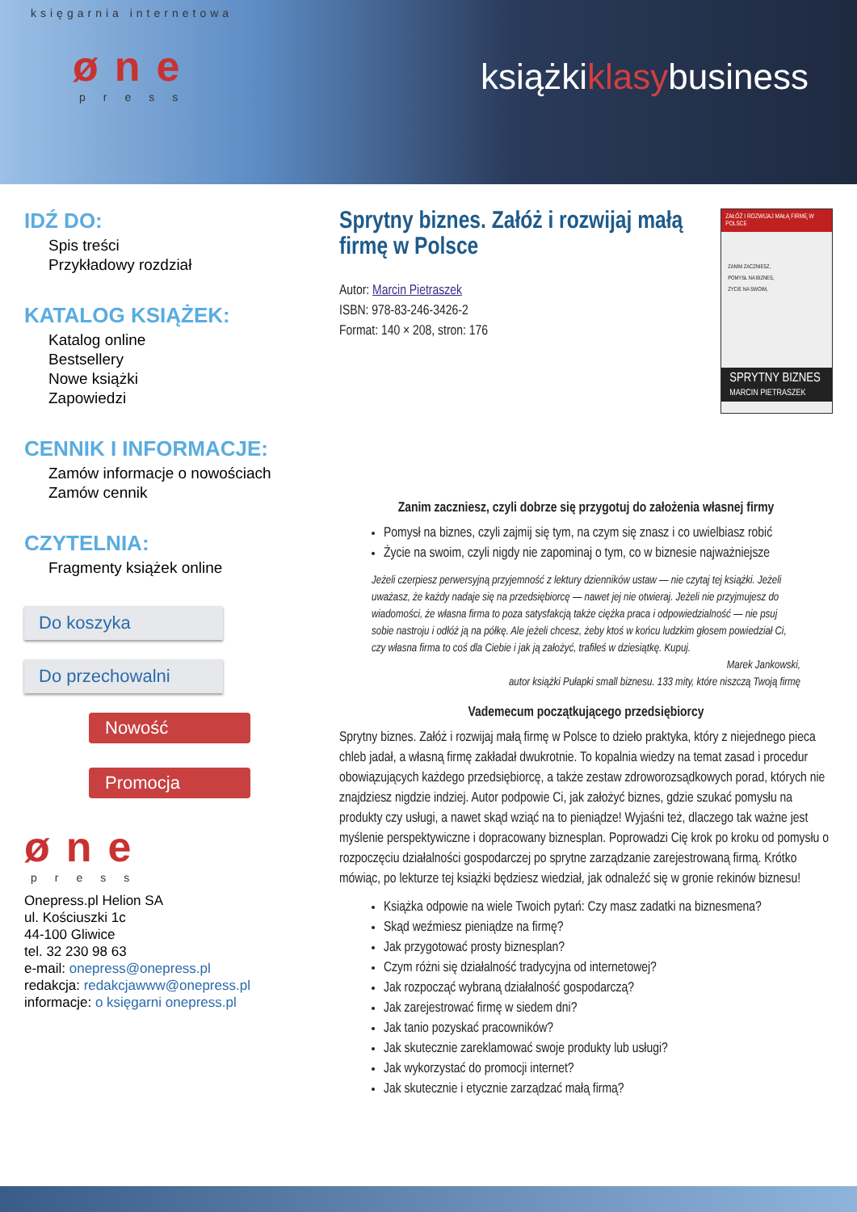księgarnia internetowa
øne
press
książkiklasybusiness
IDŹ DO:
Spis treści
Przykładowy rozdział
KATALOG KSIĄŻEK:
Katalog online
Bestsellery
Nowe książki
Zapowiedzi
CENNIK I INFORMACJE:
Zamów informacje o nowościach
Zamów cennik
CZYTELNIA:
Fragmenty książek online
Do koszyka
Do przechowalni
Nowość
Promocja
øne
press
Onepress.pl Helion SA
ul. Kościuszki 1c
44-100 Gliwice
tel. 32 230 98 63
e-mail: onepress@onepress.pl
redakcja: redakcjawww@onepress.pl
informacje: o księgarni onepress.pl
Sprytny biznes. Załóż i rozwijaj małą firmę w Polsce
Autor: Marcin Pietraszek
ISBN: 978-83-246-3426-2
Format: 140 × 208, stron: 176
ZAŁÓŻ I ROZWIJAJ MAŁĄ FIRMĘ W POLSCE
ZANIM ZACZNIESZ,
POMYSŁ NA BIZNES,
ŻYCIE NA SWOIM,
SPRYTNY BIZNES
MARCIN PIETRASZEK
Zanim zaczniesz, czyli dobrze się przygotuj do założenia własnej firmy
Pomysł na biznes, czyli zajmij się tym, na czym się znasz i co uwielbiasz robić
Życie na swoim, czyli nigdy nie zapominaj o tym, co w biznesie najważniejsze
Jeżeli czerpiesz perwersyjną przyjemność z lektury dzienników ustaw — nie czytaj tej książki. Jeżeli uważasz, że każdy nadaje się na przedsiębiorcę — nawet jej nie otwieraj. Jeżeli nie przyjmujesz do wiadomości, że własna firma to poza satysfakcją także ciężka praca i odpowiedzialność — nie psuj sobie nastroju i odłóż ją na półkę. Ale jeżeli chcesz, żeby ktoś w końcu ludzkim głosem powiedział Ci, czy własna firma to coś dla Ciebie i jak ją założyć, trafiłeś w dziesiątkę. Kupuj.
Marek Jankowski,
autor książki Pułapki small biznesu. 133 mity, które niszczą Twoją firmę
Vademecum początkującego przedsiębiorcy
Sprytny biznes. Załóż i rozwijaj małą firmę w Polsce to dzieło praktyka, który z niejednego pieca chleb jadał, a własną firmę zakładał dwukrotnie. To kopalnia wiedzy na temat zasad i procedur obowiązujących każdego przedsiębiorcę, a także zestaw zdroworozsądkowych porad, których nie znajdziesz nigdzie indziej. Autor podpowie Ci, jak założyć biznes, gdzie szukać pomysłu na produkty czy usługi, a nawet skąd wziąć na to pieniądze! Wyjaśni też, dlaczego tak ważne jest myślenie perspektywiczne i dopracowany biznesplan. Poprowadzi Cię krok po kroku od pomysłu o rozpoczęciu działalności gospodarczej po sprytne zarządzanie zarejestrowaną firmą. Krótko mówiąc, po lekturze tej książki będziesz wiedział, jak odnaleźć się w gronie rekinów biznesu!
Książka odpowie na wiele Twoich pytań: Czy masz zadatki na biznesmena?
Skąd weźmiesz pieniądze na firmę?
Jak przygotować prosty biznesplan?
Czym różni się działalność tradycyjna od internetowej?
Jak rozpocząć wybraną działalność gospodarczą?
Jak zarejestrować firmę w siedem dni?
Jak tanio pozyskać pracowników?
Jak skutecznie zareklamować swoje produkty lub usługi?
Jak wykorzystać do promocji internet?
Jak skutecznie i etycznie zarządzać małą firmą?